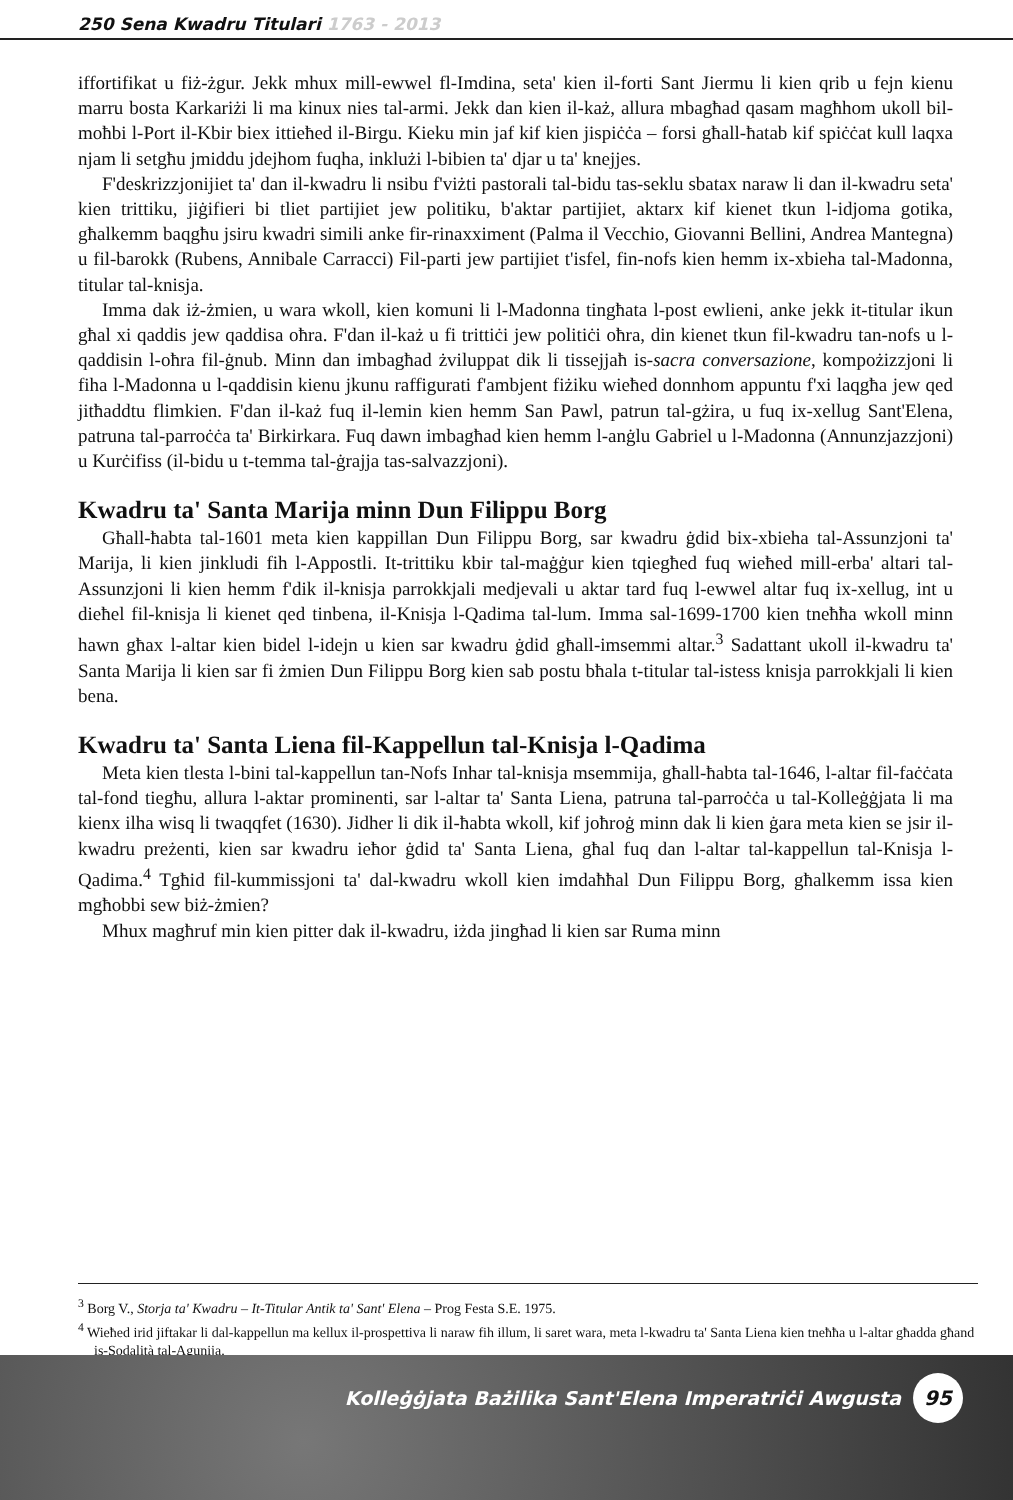250 Sena Kwadru Titulari 1763 - 2013
iffortifikat u fiż-żgur. Jekk mhux mill-ewwel fl-Imdina, seta' kien il-forti Sant Jiermu li kien qrib u fejn kienu marru bosta Karkariżi li ma kinux nies tal-armi. Jekk dan kien il-każ, allura mbagħad qasam magħhom ukoll bil-moħbi l-Port il-Kbir biex ittieħed il-Birgu. Kieku min jaf kif kien jispiċċa – forsi għall-ħatab kif spiċċat kull laqxa njam li setgħu jmiddu jdejhom fuqha, inklużi l-bibien ta' djar u ta' knejjes.
F'deskrizzjonijiet ta' dan il-kwadru li nsibu f'viżti pastorali tal-bidu tas-seklu sbatax naraw li dan il-kwadru seta' kien trittiku, jiġifieri bi tliet partijiet jew politiku, b'aktar partijiet, aktarx kif kienet tkun l-idjoma gotika, għalkemm baqgħu jsiru kwadri simili anke fir-rinaxximent (Palma il Vecchio, Giovanni Bellini, Andrea Mantegna) u fil-barokk (Rubens, Annibale Carracci) Fil-parti jew partijiet t'isfel, fin-nofs kien hemm ix-xbieha tal-Madonna, titular tal-knisja.
Imma dak iż-żmien, u wara wkoll, kien komuni li l-Madonna tingħata l-post ewlieni, anke jekk it-titular ikun għal xi qaddis jew qaddisa oħra. F'dan il-każ u fi trittiċi jew politiċi oħra, din kienet tkun fil-kwadru tan-nofs u l-qaddisin l-oħra fil-ġnub. Minn dan imbagħad żviluppat dik li tissejjaħ is-sacra conversazione, kompożizzjoni li fiha l-Madonna u l-qaddisin kienu jkunu raffigurati f'ambjent fiżiku wieħed donnhom appuntu f'xi laqgħa jew qed jitħaddtu flimkien. F'dan il-każ fuq il-lemin kien hemm San Pawl, patrun tal-gżira, u fuq ix-xellug Sant'Elena, patruna tal-parroċċa ta' Birkirkara. Fuq dawn imbagħad kien hemm l-anġlu Gabriel u l-Madonna (Annunzjazzjoni) u Kurċifiss (il-bidu u t-temma tal-ġrajja tas-salvazzjoni).
Kwadru ta' Santa Marija minn Dun Filippu Borg
Għall-ħabta tal-1601 meta kien kappillan Dun Filippu Borg, sar kwadru ġdid bix-xbieha tal-Assunzjoni ta' Marija, li kien jinkludi fih l-Appostli. It-trittiku kbir tal-maġġur kien tqiegħed fuq wieħed mill-erba' altari tal-Assunzjoni li kien hemm f'dik il-knisja parrokkjali medjevali u aktar tard fuq l-ewwel altar fuq ix-xellug, int u dieħel fil-knisja li kienet qed tinbena, il-Knisja l-Qadima tal-lum. Imma sal-1699-1700 kien tneħħa wkoll minn hawn għax l-altar kien bidel l-idejn u kien sar kwadru ġdid għall-imsemmi altar.<sup>3</sup> Sadattant ukoll il-kwadru ta' Santa Marija li kien sar fi żmien Dun Filippu Borg kien sab postu bħala t-titular tal-istess knisja parrokkjali li kien bena.
Kwadru ta' Santa Liena fil-Kappellun tal-Knisja l-Qadima
Meta kien tlesta l-bini tal-kappellun tan-Nofs Inhar tal-knisja msemmija, għall-ħabta tal-1646, l-altar fil-faċċata tal-fond tiegħu, allura l-aktar prominenti, sar l-altar ta' Santa Liena, patruna tal-parroċċa u tal-Kolleġġjata li ma kienx ilha wisq li twaqqfet (1630). Jidher li dik il-ħabta wkoll, kif joħroġ minn dak li kien ġara meta kien se jsir il-kwadru preżenti, kien sar kwadru ieħor ġdid ta' Santa Liena, għal fuq dan l-altar tal-kappellun tal-Knisja l-Qadima.<sup>4</sup> Tgħid fil-kummissjoni ta' dal-kwadru wkoll kien imdaħħal Dun Filippu Borg, għalkemm issa kien mgħobbi sew biż-żmien?
Mhux magħruf min kien pitter dak il-kwadru, iżda jingħad li kien sar Ruma minn
<sup>3</sup> Borg V., Storja ta' Kwadru – It-Titular Antik ta' Sant' Elena – Prog Festa S.E. 1975.
<sup>4</sup> Wieħed irid jiftakar li dal-kappellun ma kellux il-prospettiva li naraw fih illum, li saret wara, meta l-kwadru ta' Santa Liena kien tneħħa u l-altar għadda għand is-Sodalità tal-Agunija.
Kolleġġjata Bażilika Sant'Elena Imperatriċi Awgusta 95